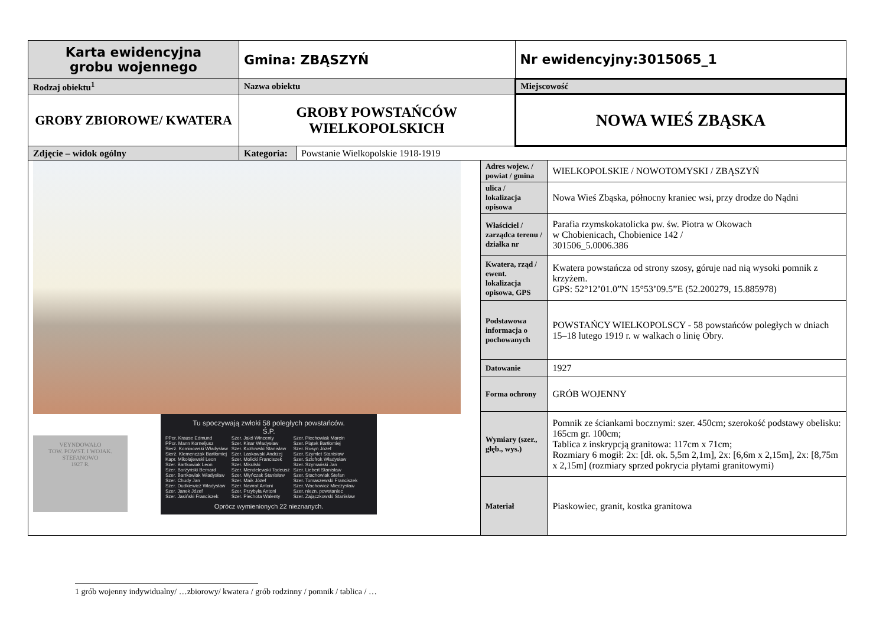| Karta ewidencyjna grobu wojennego | Gmina: ZBĄSZYŃ | | | Nr ewidencyjny:3015065_1 | |
| Rodzaj obiektu<sup>1</sup> | Nazwa obiektu | | | Miejscowość | |
| GROBY ZBIOROWE/ KWATERA | GROBY POWSTAŃCÓW WIELKOPOLSKICH | | | NOWA WIEŚ ZBĄSKA | |
| Zdjęcie – widok ogólny | Kategoria: | Powstanie Wielkopolskie 1918-1919 | | | |
| VEYNDOWAŁO TOW. POWST. I WOJAK. STEFANOWO 1927 R. Tu spoczywają zwłoki 58 poległych powstańców. Ś.P. PPor. Krause Edmund PPor. Mann Korneljusz Sierż. Kominowski Władysław Sierż. Klemenczak Bartłomiej Kapr. Mikołajewski Leon Szer. Bartkowiak Leon Szer. Borzyński Bernard Szer. Bartkowiak Władysław Szer. Chudy Jan Szer. Dudkiewicz Władysław Szer. Janek Józef Szer. Jasiński Franciszek Szer. Jakś Wincenty Szer. Kinar Władysław Szer. Kozłowski Stanisław Szer. Laskowski Andrzej Szer. Molicki Franciszek Szer. Mikulski Szer. Mendelewski Tadeusz Szer. Młyńczak Stanisław Szer. Maik Józef Szer. Nawrot Antoni Szer. Przybyła Antoni Szer. Piechota Walenty Szer. Piechowiak Marcin Szer. Piątek Bartłomiej Szer. Rosyn Józef Szer. Szymlet Stanisław Szer. Szlofrok Władysław Szer. Szymański Jan Szer. Liebert Stanisław Szer. Stachowiak Stefan Szer. Tomaszewski Franciszek Szer. Wachowicz Mieczysław Szer. niezn. powstaniec Szer. Zajączkowski Stanisław Oprócz wymienionych 22 nieznanych. | | | Adres wojew. / powiat / gmina | | WIELKOPOLSKIE / NOWOTOMYSKI / ZBĄSZYŃ |
| | | | ulica / lokalizacja opisowa | | Nowa Wieś Zbąska, północny kraniec wsi, przy drodze do Nądni |
| | | | Właściciel / zarządca terenu / działka nr | | Parafia rzymskokatolicka pw. św. Piotra w Okowach w Chobienicach, Chobienice 142 / 301506_5.0006.386 |
| | | | Kwatera, rząd / ewent. lokalizacja opisowa, GPS | | Kwatera powstańcza od strony szosy, góruje nad nią wysoki pomnik z krzyżem. GPS: 52°12’01.0”N 15°53’09.5”E (52.200279, 15.885978) |
| | | | Podstawowa informacja o pochowanych | | POWSTAŃCY WIELKOPOLSCY - 58 powstańców poległych w dniach 15–18 lutego 1919 r. w walkach o linię Obry. |
| | | | Datowanie | | 1927 |
| | | | Forma ochrony | | GRÓB WOJENNY |
| | | | Wymiary (szer., głęb., wys.) | | Pomnik ze ściankami bocznymi: szer. 450cm; szerokość podstawy obelisku: 165cm gr. 100cm; Tablica z inskrypcją granitowa: 117cm x 71cm; Rozmiary 6 mogił: 2x: [dł. ok. 5,5m 2,1m], 2x: [6,6m x 2,15m], 2x: [8,75m x 2,15m] (rozmiary sprzed pokrycia płytami granitowymi) |
| | | | Materiał | | Piaskowiec, granit, kostka granitowa |
1 grób wojenny indywidualny/ …zbiorowy/ kwatera / grób rodzinny / pomnik / tablica / …